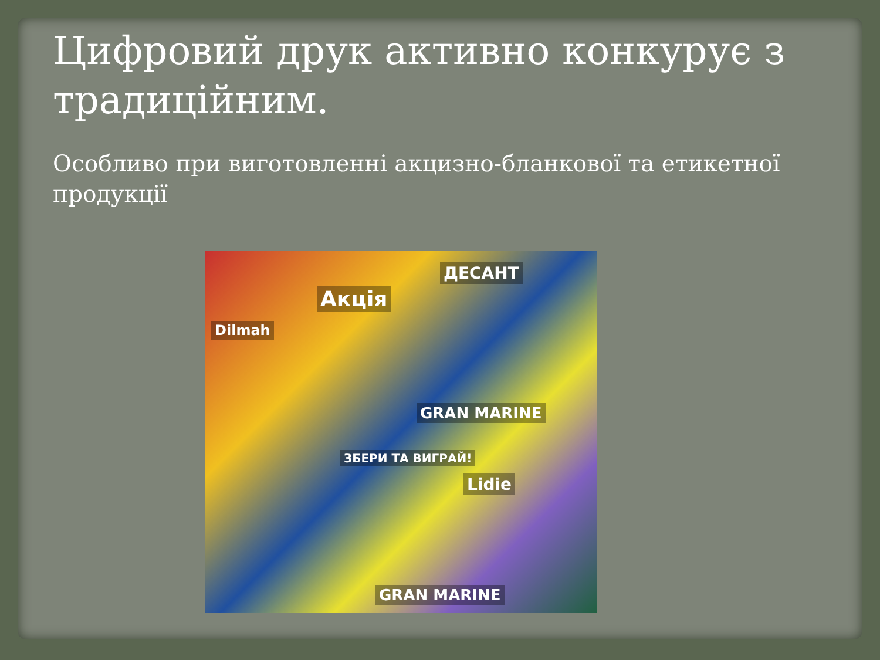Цифровий друк активно конкурує з традиційним.
Особливо при виготовленні акцизно-бланкової та етикетної продукції
Акція
ДЕСАНТ
GRAN MARINE
ЗБЕРИ ТА ВИГРАЙ!
Lidie
Dilmah
GRAN MARINE